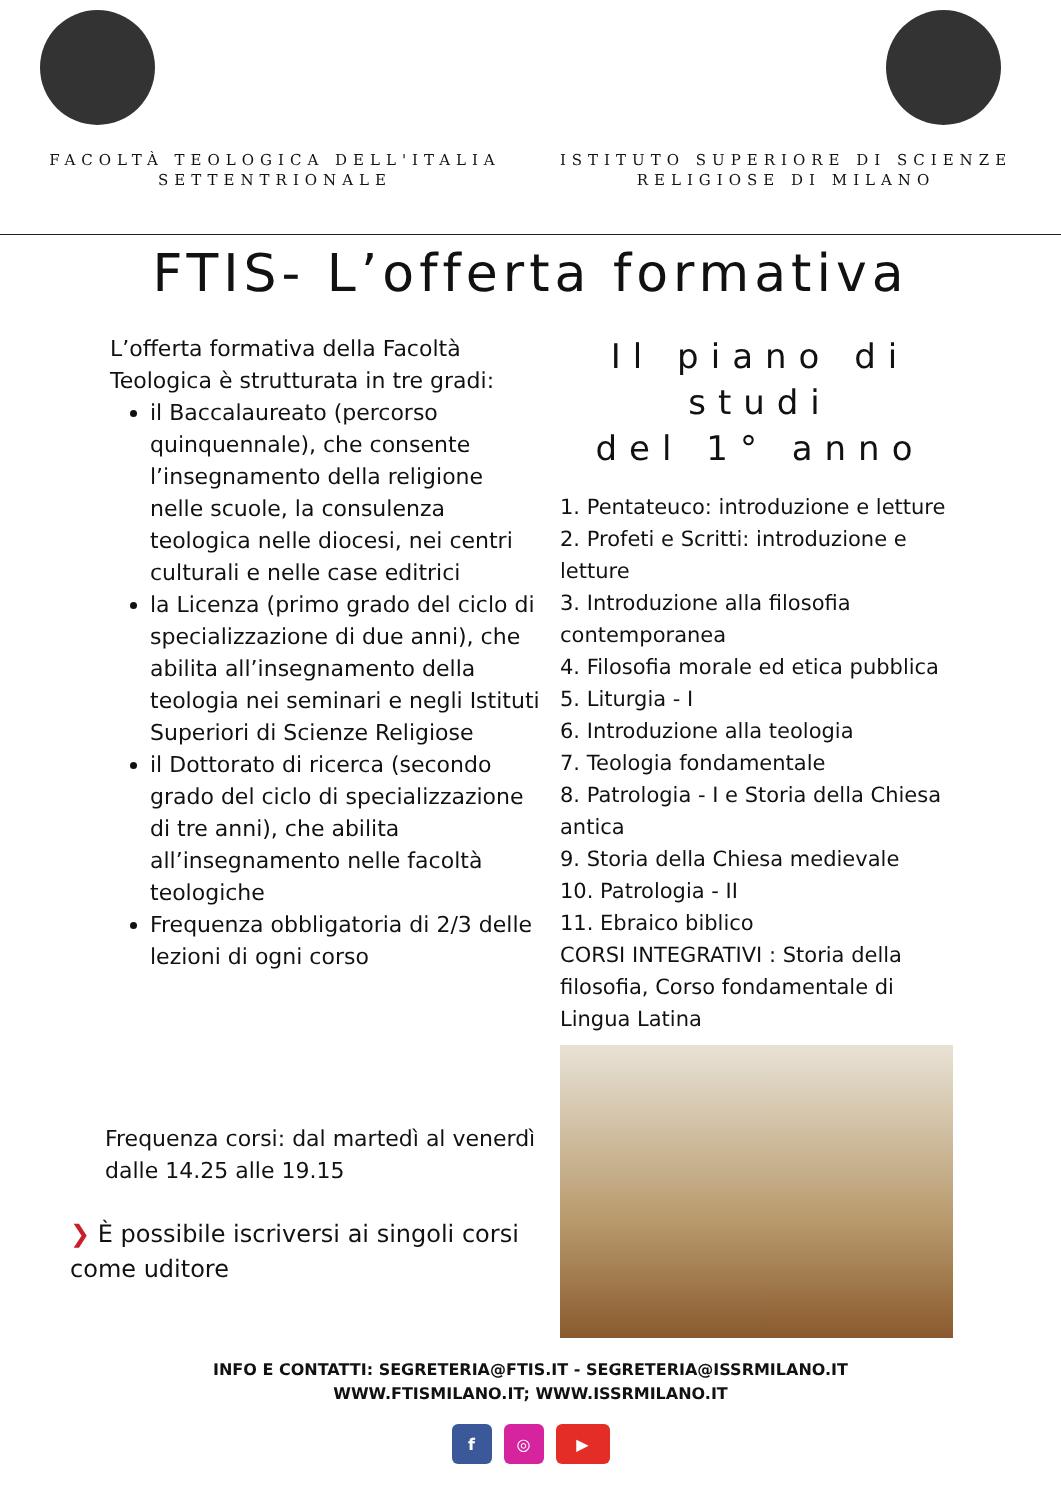FACOLTÀ TEOLOGICA DELL'ITALIA
SETTENTRIONALE
ISTITUTO SUPERIORE DI SCIENZE
RELIGIOSE DI MILANO
FTIS- L’offerta formativa
L’offerta formativa della Facoltà Teologica è strutturata in tre gradi:
il Baccalaureato (percorso quinquennale), che consente l’insegnamento della religione nelle scuole, la consulenza teologica nelle diocesi, nei centri culturali e nelle case editrici
la Licenza (primo grado del ciclo di specializzazione di due anni), che abilita all’insegnamento della teologia nei seminari e negli Istituti Superiori di Scienze Religiose
il Dottorato di ricerca (secondo grado del ciclo di specializzazione di tre anni), che abilita all’insegnamento nelle facoltà teologiche
Frequenza obbligatoria di 2/3 delle lezioni di ogni corso
Frequenza corsi: dal martedì al venerdì dalle 14.25 alle 19.15
❯ È possibile iscriversi ai singoli corsi come uditore
Il piano di studi
del 1° anno
1. Pentateuco: introduzione e letture
2. Profeti e Scritti: introduzione e letture
3. Introduzione alla filosofia contemporanea
4. Filosofia morale ed etica pubblica
5. Liturgia - I
6. Introduzione alla teologia
7. Teologia fondamentale
8. Patrologia - I e Storia della Chiesa antica
9. Storia della Chiesa medievale
10. Patrologia - II
11. Ebraico biblico
CORSI INTEGRATIVI : Storia della filosofia, Corso fondamentale di Lingua Latina
INFO E CONTATTI: SEGRETERIA@FTIS.IT - SEGRETERIA@ISSRMILANO.IT
WWW.FTISMILANO.IT; WWW.ISSRMILANO.IT
f ◎ ▶